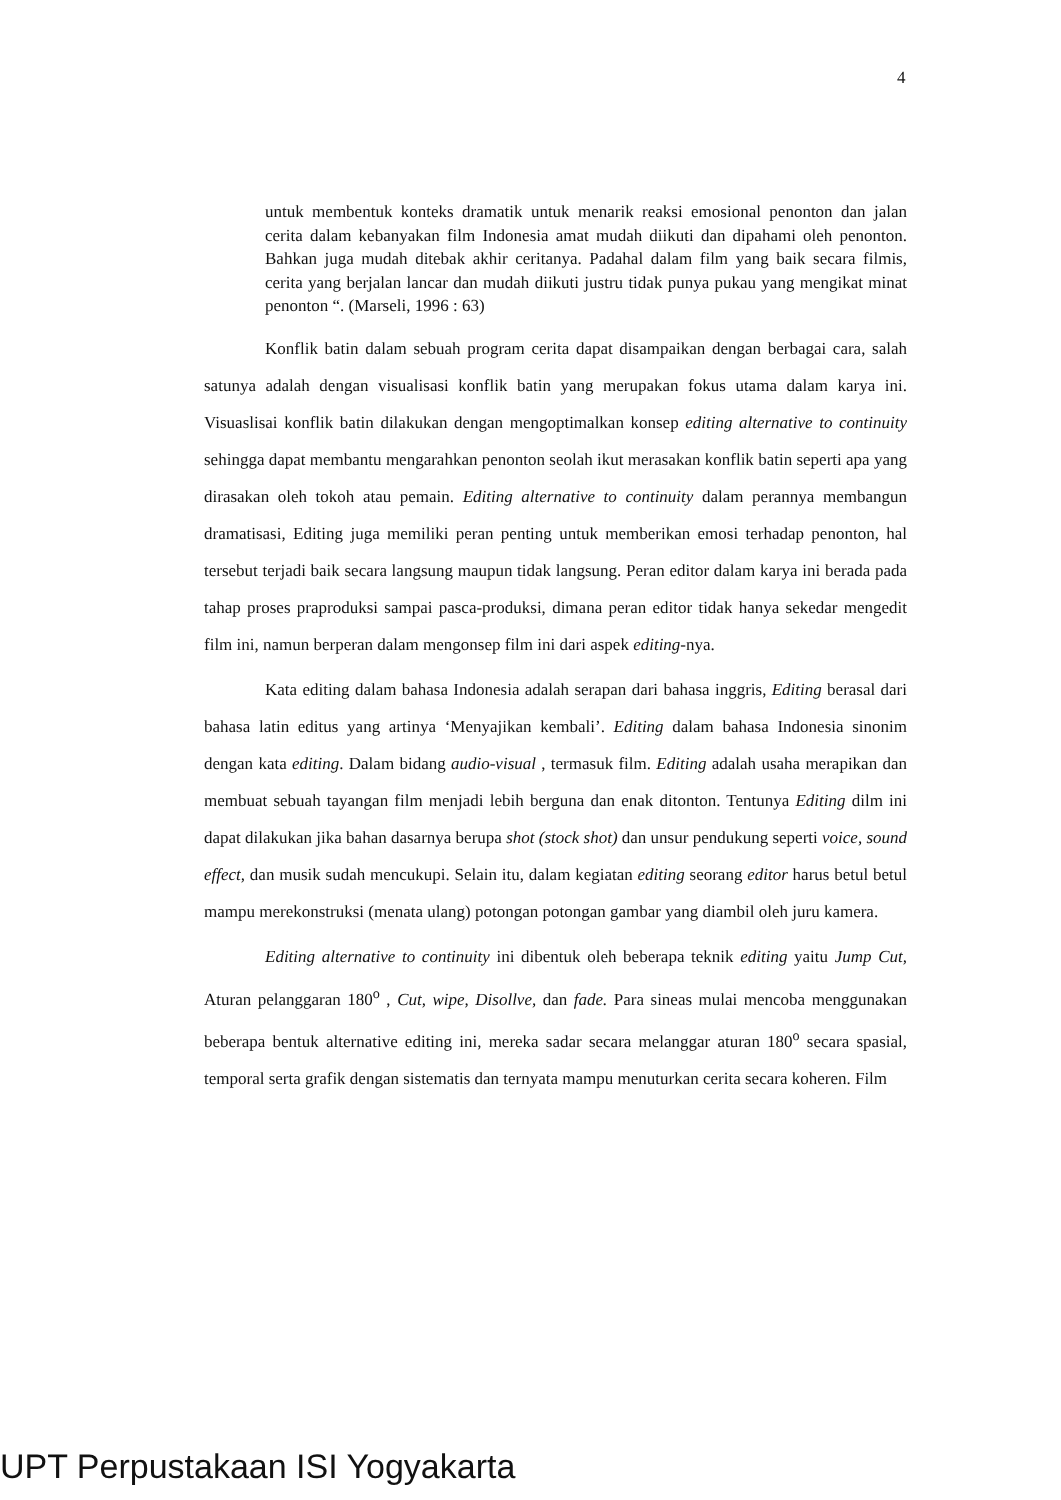4
untuk membentuk konteks dramatik untuk menarik reaksi emosional penonton dan jalan cerita dalam kebanyakan film Indonesia amat mudah diikuti dan dipahami oleh penonton. Bahkan juga mudah ditebak akhir ceritanya. Padahal dalam film yang baik secara filmis, cerita yang berjalan lancar dan mudah diikuti justru tidak punya pukau yang mengikat minat penonton “. (Marseli, 1996 : 63)
Konflik batin dalam sebuah program cerita dapat disampaikan dengan berbagai cara, salah satunya adalah dengan visualisasi konflik batin yang merupakan fokus utama dalam karya ini. Visuaslisai konflik batin dilakukan dengan mengoptimalkan konsep editing alternative to continuity sehingga dapat membantu mengarahkan penonton seolah ikut merasakan konflik batin seperti apa yang dirasakan oleh tokoh atau pemain. Editing alternative to continuity dalam perannya membangun dramatisasi, Editing juga memiliki peran penting untuk memberikan emosi terhadap penonton, hal tersebut terjadi baik secara langsung maupun tidak langsung. Peran editor dalam karya ini berada pada tahap proses praproduksi sampai pasca-produksi, dimana peran editor tidak hanya sekedar mengedit film ini, namun berperan dalam mengonsep film ini dari aspek editing-nya.
Kata editing dalam bahasa Indonesia adalah serapan dari bahasa inggris, Editing berasal dari bahasa latin editus yang artinya ‘Menyajikan kembali’. Editing dalam bahasa Indonesia sinonim dengan kata editing. Dalam bidang audio-visual , termasuk film. Editing adalah usaha merapikan dan membuat sebuah tayangan film menjadi lebih berguna dan enak ditonton. Tentunya Editing dilm ini dapat dilakukan jika bahan dasarnya berupa shot (stock shot) dan unsur pendukung seperti voice, sound effect, dan musik sudah mencukupi. Selain itu, dalam kegiatan editing seorang editor harus betul betul mampu merekonstruksi (menata ulang) potongan potongan gambar yang diambil oleh juru kamera.
Editing alternative to continuity ini dibentuk oleh beberapa teknik editing yaitu Jump Cut, Aturan pelanggaran 180<sup>o</sup> , Cut, wipe, Disollve, dan fade. Para sineas mulai mencoba menggunakan beberapa bentuk alternative editing ini, mereka sadar secara melanggar aturan 180<sup>o</sup> secara spasial, temporal serta grafik dengan sistematis dan ternyata mampu menuturkan cerita secara koheren. Film
UPT Perpustakaan ISI Yogyakarta